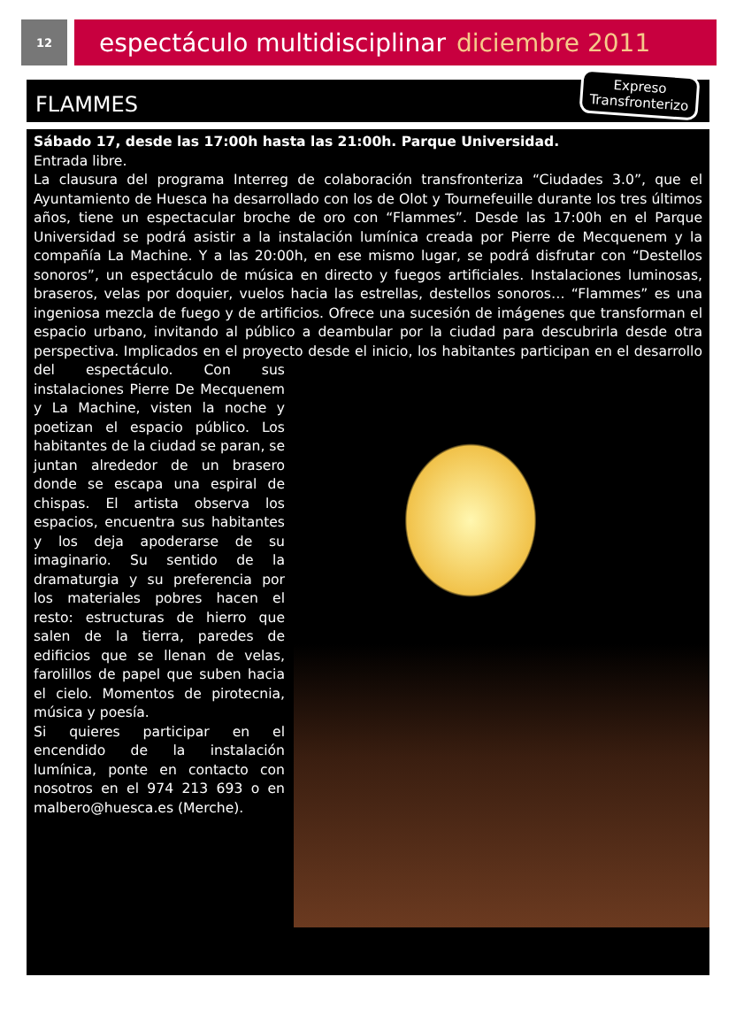12
espectáculo multidisciplinar diciembre 2011
FLAMMES
Expreso
Transfronterizo
Sábado 17, desde las 17:00h hasta las 21:00h. Parque Universidad.
Entrada libre.
La clausura del programa Interreg de colaboración transfronteriza “Ciudades 3.0”, que el Ayuntamiento de Huesca ha desarrollado con los de Olot y Tournefeuille durante los tres últimos años, tiene un espectacular broche de oro con “Flammes”. Desde las 17:00h en el Parque Universidad se podrá asistir a la instalación lumínica creada por Pierre de Mecquenem y la compañía La Machine. Y a las 20:00h, en ese mismo lugar, se podrá disfrutar con “Destellos sonoros”, un espectáculo de música en directo y fuegos artificiales. Instalaciones luminosas, braseros, velas por doquier, vuelos hacia las estrellas, destellos sonoros… “Flammes” es una ingeniosa mezcla de fuego y de artificios. Ofrece una sucesión de imágenes que transforman el espacio urbano, invitando al público a deambular por la ciudad para descubrirla desde otra perspectiva. Implicados en el proyecto desde el inicio, los habitantes participan en el desarrollo
del espectáculo. Con sus instalaciones Pierre De Mecquenem y La Machine, visten la noche y poetizan el espacio público. Los habitantes de la ciudad se paran, se juntan alrededor de un brasero donde se escapa una espiral de chispas. El artista observa los espacios, encuentra sus habitantes y los deja apoderarse de su imaginario. Su sentido de la dramaturgia y su preferencia por los materiales pobres hacen el resto: estructuras de hierro que salen de la tierra, paredes de edificios que se llenan de velas, farolillos de papel que suben hacia el cielo. Momentos de pirotecnia, música y poesía.
Si quieres participar en el encendido de la instalación lumínica, ponte en contacto con nosotros en el 974 213 693 o en malbero@huesca.es (Merche).